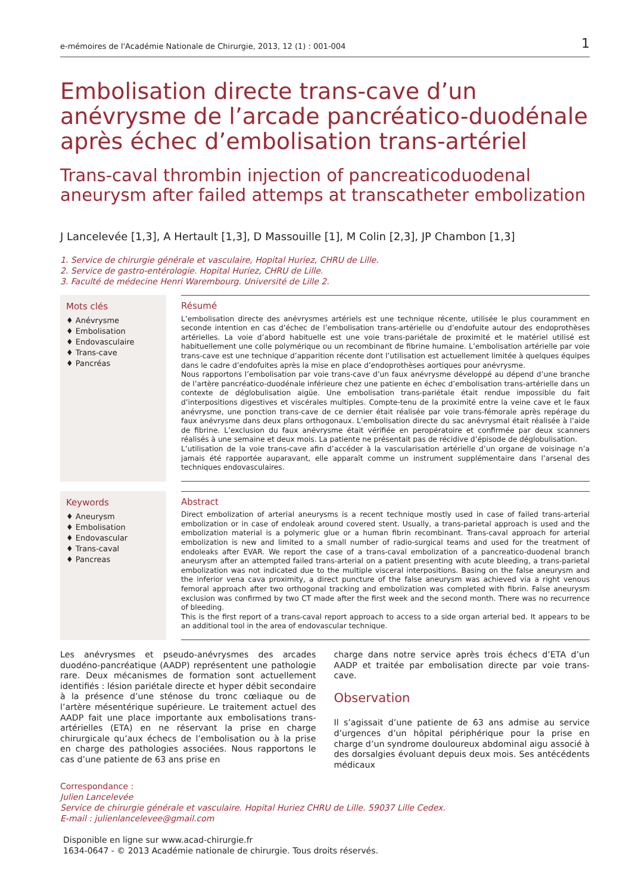e-mémoires de l'Académie Nationale de Chirurgie, 2013, 12 (1) : 001-004 1
Embolisation directe trans-cave d’un anévrysme de l’arcade pancréatico-duodénale après échec d’embolisation trans-artériel
Trans-caval thrombin injection of pancreaticoduodenal aneurysm after failed attemps at transcatheter embolization
J Lancelevée [1,3], A Hertault [1,3], D Massouille [1], M Colin [2,3], JP Chambon [1,3]
1. Service de chirurgie générale et vasculaire, Hopital Huriez, CHRU de Lille.
2. Service de gastro-entérologie. Hopital Huriez, CHRU de Lille.
3. Faculté de médecine Henri Warembourg. Université de Lille 2.
Mots clés
♦ Anévrysme
♦ Embolisation
♦ Endovasculaire
♦ Trans-cave
♦ Pancréas
Résumé
L’embolisation directe des anévrysmes artériels est une technique récente, utilisée le plus couramment en seconde intention en cas d’échec de l’embolisation trans-artérielle ou d’endofuite autour des endoprothèses artérielles. La voie d’abord habituelle est une voie trans-pariétale de proximité et le matériel utilisé est habituellement une colle polymérique ou un recombinant de fibrine humaine. L’embolisation artérielle par voie trans-cave est une technique d’apparition récente dont l’utilisation est actuellement limitée à quelques équipes dans le cadre d’endofuites après la mise en place d’endoprothèses aortiques pour anévrysme.
Nous rapportons l’embolisation par voie trans-cave d’un faux anévrysme développé au dépend d’une branche de l’artère pancréatico-duodénale inférieure chez une patiente en échec d’embolisation trans-artérielle dans un contexte de déglobulisation aigüe. Une embolisation trans-pariétale était rendue impossible du fait d’interpositions digestives et viscérales multiples. Compte-tenu de la proximité entre la veine cave et le faux anévrysme, une ponction trans-cave de ce dernier était réalisée par voie trans-fémorale après repérage du faux anévrysme dans deux plans orthogonaux. L’embolisation directe du sac anévrysmal était réalisée à l’aide de fibrine. L’exclusion du faux anévrysme était vérifiée en peropératoire et confirmée par deux scanners réalisés à une semaine et deux mois. La patiente ne présentait pas de récidive d’épisode de déglobulisation.
L’utilisation de la voie trans-cave afin d’accéder à la vascularisation artérielle d’un organe de voisinage n’a jamais été rapportée auparavant, elle apparaît comme un instrument supplémentaire dans l’arsenal des techniques endovasculaires.
Keywords
♦ Aneurysm
♦ Embolisation
♦ Endovascular
♦ Trans-caval
♦ Pancreas
Abstract
Direct embolization of arterial aneurysms is a recent technique mostly used in case of failed trans-arterial embolization or in case of endoleak around covered stent. Usually, a trans-parietal approach is used and the embolization material is a polymeric glue or a human fibrin recombinant. Trans-caval approach for arterial embolization is new and limited to a small number of radio-surgical teams and used for the treatment of endoleaks after EVAR. We report the case of a trans-caval embolization of a pancreatico-duodenal branch aneurysm after an attempted failed trans-arterial on a patient presenting with acute bleeding, a trans-parietal embolization was not indicated due to the multiple visceral interpositions. Basing on the false aneurysm and the inferior vena cava proximity, a direct puncture of the false aneurysm was achieved via a right venous femoral approach after two orthogonal tracking and embolization was completed with fibrin. False aneurysm exclusion was confirmed by two CT made after the first week and the second month. There was no recurrence of bleeding.
This is the first report of a trans-caval report approach to access to a side organ arterial bed. It appears to be an additional tool in the area of endovascular technique.
Les anévrysmes et pseudo-anévrysmes des arcades duodéno-pancréatique (AADP) représentent une pathologie rare. Deux mécanismes de formation sont actuellement identifiés : lésion pariétale directe et hyper débit secondaire à la présence d’une sténose du tronc cœliaque ou de l’artère mésentérique supérieure. Le traitement actuel des AADP fait une place importante aux embolisations trans-artérielles (ETA) en ne réservant la prise en charge chirurgicale qu’aux échecs de l’embolisation ou à la prise en charge des pathologies associées. Nous rapportons le cas d’une patiente de 63 ans prise en
charge dans notre service après trois échecs d’ETA d’un AADP et traitée par embolisation directe par voie trans-cave.
Observation
Il s’agissait d’une patiente de 63 ans admise au service d’urgences d’un hôpital périphérique pour la prise en charge d’un syndrome douloureux abdominal aigu associé à des dorsalgies évoluant depuis deux mois. Ses antécédents médicaux
Correspondance :
Julien Lancelevée
Service de chirurgie générale et vasculaire. Hopital Huriez CHRU de Lille. 59037 Lille Cedex.
E-mail : julienlancelevee@gmail.com
Disponible en ligne sur www.acad-chirurgie.fr
1634-0647 - © 2013 Académie nationale de chirurgie. Tous droits réservés.